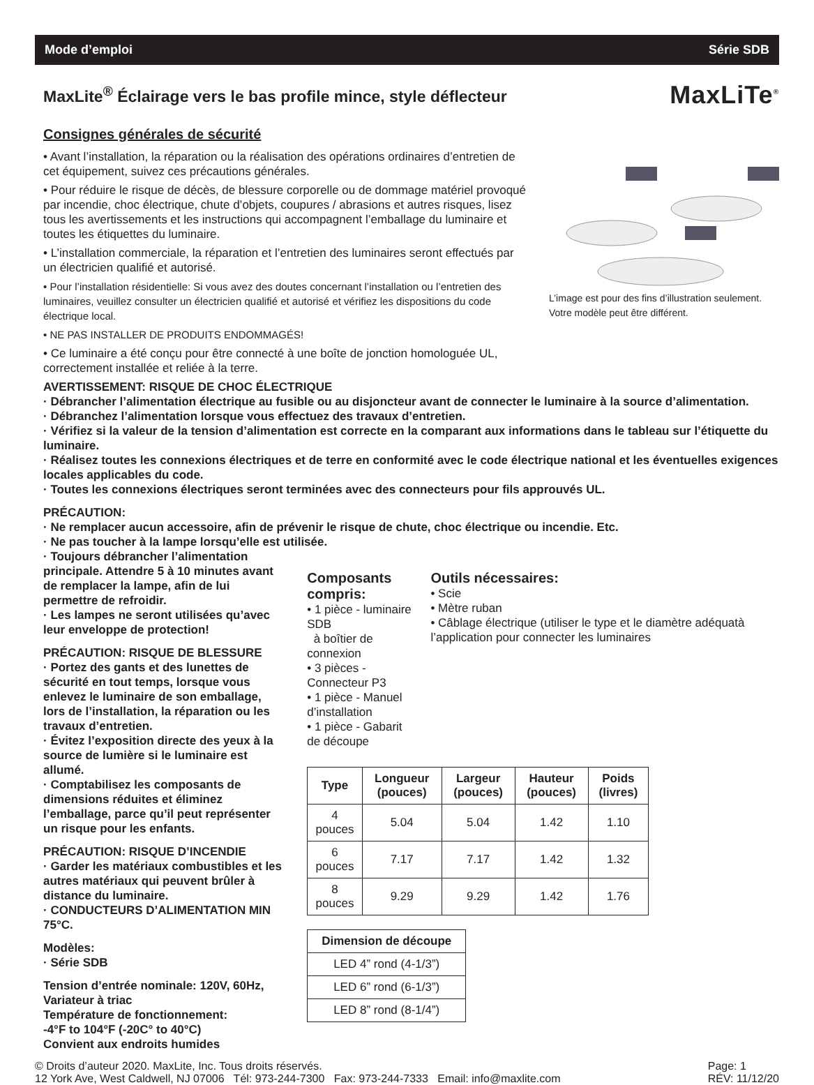Mode d’emploi Série SDB
MaxLite<sup>®</sup> Éclairage vers le bas profile mince, style déflecteur
MaxLiTe<sup>®</sup>
Consignes générales de sécurité
• Avant l’installation, la réparation ou la réalisation des opérations ordinaires d’entretien de cet équipement, suivez ces précautions générales.
• Pour réduire le risque de décès, de blessure corporelle ou de dommage matériel provoqué par incendie, choc électrique, chute d’objets, coupures / abrasions et autres risques, lisez tous les avertissements et les instructions qui accompagnent l’emballage du luminaire et toutes les étiquettes du luminaire.
• L’installation commerciale, la réparation et l’entretien des luminaires seront effectués par un électricien qualifié et autorisé.
• Pour l’installation résidentielle: Si vous avez des doutes concernant l’installation ou l’entretien des luminaires, veuillez consulter un électricien qualifié et autorisé et vérifiez les dispositions du code électrique local.
• NE PAS INSTALLER DE PRODUITS ENDOMMAGÉS!
• Ce luminaire a été conçu pour être connecté à une boîte de jonction homologuée UL, correctement installée et reliée à la terre.
L’image est pour des fins d’illustration seulement. Votre modèle peut être différent.
AVERTISSEMENT: RISQUE DE CHOC ÉLECTRIQUE
· Débrancher l’alimentation électrique au fusible ou au disjoncteur avant de connecter le luminaire à la source d’alimentation.
· Débranchez l’alimentation lorsque vous effectuez des travaux d’entretien.
· Vérifiez si la valeur de la tension d’alimentation est correcte en la comparant aux informations dans le tableau sur l’étiquette du luminaire.
· Réalisez toutes les connexions électriques et de terre en conformité avec le code électrique national et les éventuelles exigences locales applicables du code.
· Toutes les connexions électriques seront terminées avec des connecteurs pour fils approuvés UL.
PRÉCAUTION:
· Ne remplacer aucun accessoire, afin de prévenir le risque de chute, choc électrique ou incendie. Etc.
· Ne pas toucher à la lampe lorsqu’elle est utilisée.
· Toujours débrancher l’alimentation principale. Attendre 5 à 10 minutes avant de remplacer la lampe, afin de lui permettre de refroidir.
· Les lampes ne seront utilisées qu’avec leur enveloppe de protection!
PRÉCAUTION: RISQUE DE BLESSURE
· Portez des gants et des lunettes de sécurité en tout temps, lorsque vous enlevez le luminaire de son emballage, lors de l’installation, la réparation ou les travaux d’entretien.
· Évitez l’exposition directe des yeux à la source de lumière si le luminaire est allumé.
· Comptabilisez les composants de dimensions réduites et éliminez l’emballage, parce qu’il peut représenter un risque pour les enfants.
PRÉCAUTION: RISQUE D’INCENDIE
· Garder les matériaux combustibles et les autres matériaux qui peuvent brûler à distance du luminaire.
· CONDUCTEURS D’ALIMENTATION MIN 75°C.
Modèles:
· Série SDB
Tension d’entrée nominale: 120V, 60Hz, Variateur à triac
Température de fonctionnement:
-4°F to 104°F (-20C° to 40°C)
Convient aux endroits humides
Composants compris:
• 1 pièce - luminaire SDB
à boîtier de connexion
• 3 pièces - Connecteur P3
• 1 pièce - Manuel d’installation
• 1 pièce - Gabarit de découpe
Outils nécessaires:
• Scie
• Mètre ruban
• Câblage électrique (utiliser le type et le diamètre adéquatà l’application pour connecter les luminaires
| Type | Longueur (pouces) | Largeur (pouces) | Hauteur (pouces) | Poids (livres) |
| --- | --- | --- | --- | --- |
| 4 pouces | 5.04 | 5.04 | 1.42 | 1.10 |
| 6 pouces | 7.17 | 7.17 | 1.42 | 1.32 |
| 8 pouces | 9.29 | 9.29 | 1.42 | 1.76 |
| Dimension de découpe |
| --- |
| LED 4” rond (4-1/3”) |
| LED 6” rond (6-1/3”) |
| LED 8” rond (8-1/4”) |
© Droits d’auteur 2020. MaxLite, Inc. Tous droits réservés.
12 York Ave, West Caldwell, NJ 07006 Tél: 973-244-7300 Fax: 973-244-7333 Email: info@maxlite.com
Page: 1
RÉV: 11/12/20